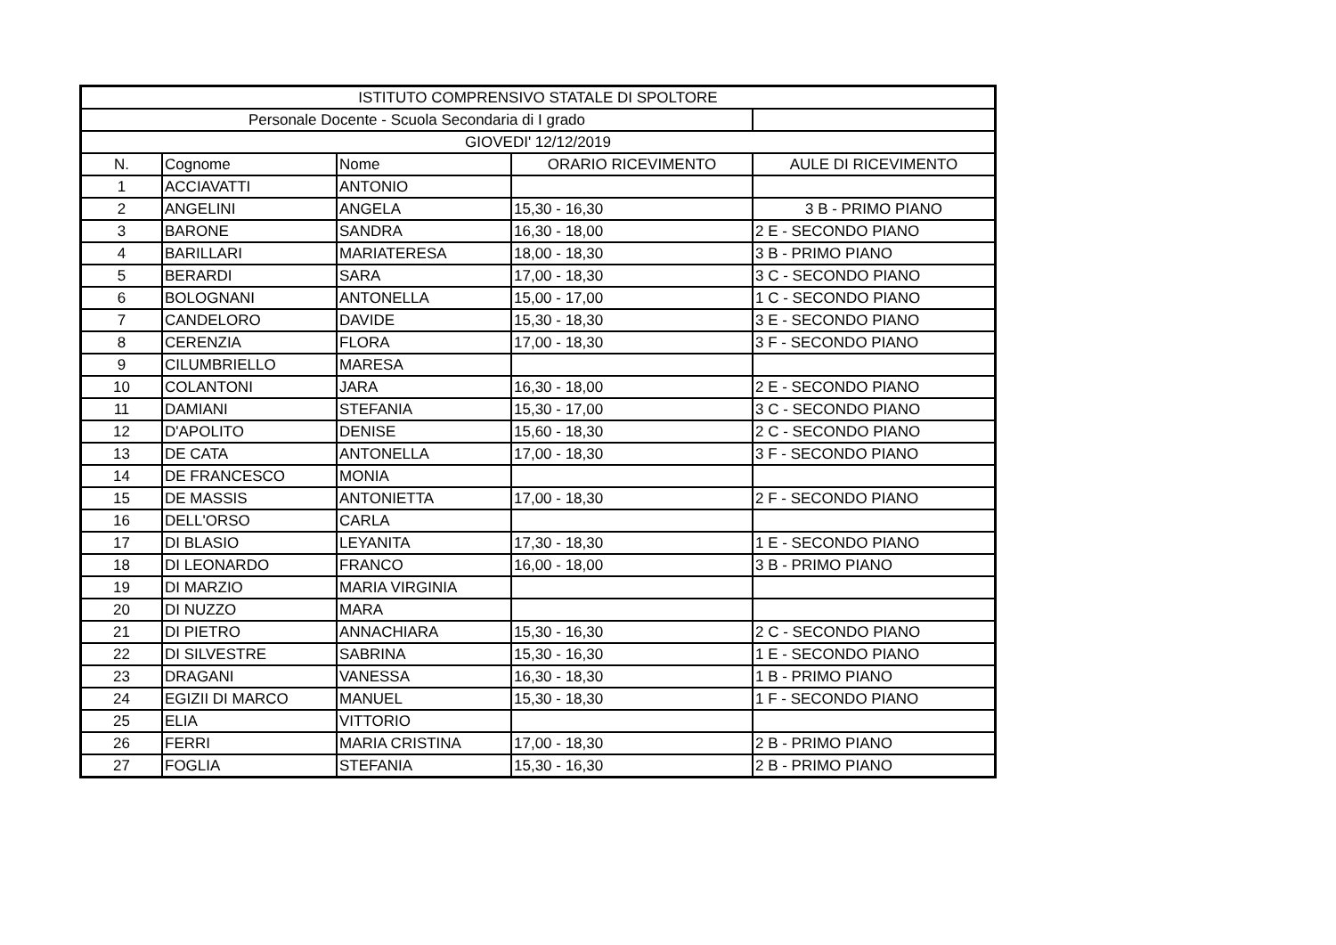| ISTITUTO COMPRENSIVO STATALE DI SPOLTORE | | | | |
| --- | --- | --- | --- | --- |
| Personale Docente - Scuola Secondaria di I grado | | | | |
| GIOVEDI' 12/12/2019 | | | | |
| N. | Cognome | Nome | ORARIO RICEVIMENTO | AULE DI RICEVIMENTO |
| 1 | ACCIAVATTI | ANTONIO | | |
| 2 | ANGELINI | ANGELA | 15,30 - 16,30 | 3 B - PRIMO PIANO |
| 3 | BARONE | SANDRA | 16,30 - 18,00 | 2 E - SECONDO PIANO |
| 4 | BARILLARI | MARIATERESA | 18,00 - 18,30 | 3 B - PRIMO PIANO |
| 5 | BERARDI | SARA | 17,00 - 18,30 | 3 C - SECONDO PIANO |
| 6 | BOLOGNANI | ANTONELLA | 15,00 - 17,00 | 1 C - SECONDO PIANO |
| 7 | CANDELORO | DAVIDE | 15,30 - 18,30 | 3 E - SECONDO PIANO |
| 8 | CERENZIA | FLORA | 17,00 - 18,30 | 3 F - SECONDO PIANO |
| 9 | CILUMBRIELLO | MARESA | | |
| 10 | COLANTONI | JARA | 16,30 - 18,00 | 2 E - SECONDO PIANO |
| 11 | DAMIANI | STEFANIA | 15,30 - 17,00 | 3 C - SECONDO PIANO |
| 12 | D'APOLITO | DENISE | 15,60 - 18,30 | 2 C - SECONDO PIANO |
| 13 | DE CATA | ANTONELLA | 17,00 - 18,30 | 3 F - SECONDO PIANO |
| 14 | DE FRANCESCO | MONIA | | |
| 15 | DE MASSIS | ANTONIETTA | 17,00 - 18,30 | 2 F - SECONDO PIANO |
| 16 | DELL'ORSO | CARLA | | |
| 17 | DI BLASIO | LEYANITA | 17,30 - 18,30 | 1 E - SECONDO PIANO |
| 18 | DI LEONARDO | FRANCO | 16,00 - 18,00 | 3 B - PRIMO PIANO |
| 19 | DI MARZIO | MARIA VIRGINIA | | |
| 20 | DI NUZZO | MARA | | |
| 21 | DI PIETRO | ANNACHIARA | 15,30 - 16,30 | 2 C - SECONDO PIANO |
| 22 | DI SILVESTRE | SABRINA | 15,30 - 16,30 | 1 E - SECONDO PIANO |
| 23 | DRAGANI | VANESSA | 16,30 - 18,30 | 1 B - PRIMO PIANO |
| 24 | EGIZII DI MARCO | MANUEL | 15,30 - 18,30 | 1 F - SECONDO PIANO |
| 25 | ELIA | VITTORIO | | |
| 26 | FERRI | MARIA CRISTINA | 17,00 - 18,30 | 2 B - PRIMO PIANO |
| 27 | FOGLIA | STEFANIA | 15,30 - 16,30 | 2 B - PRIMO PIANO |